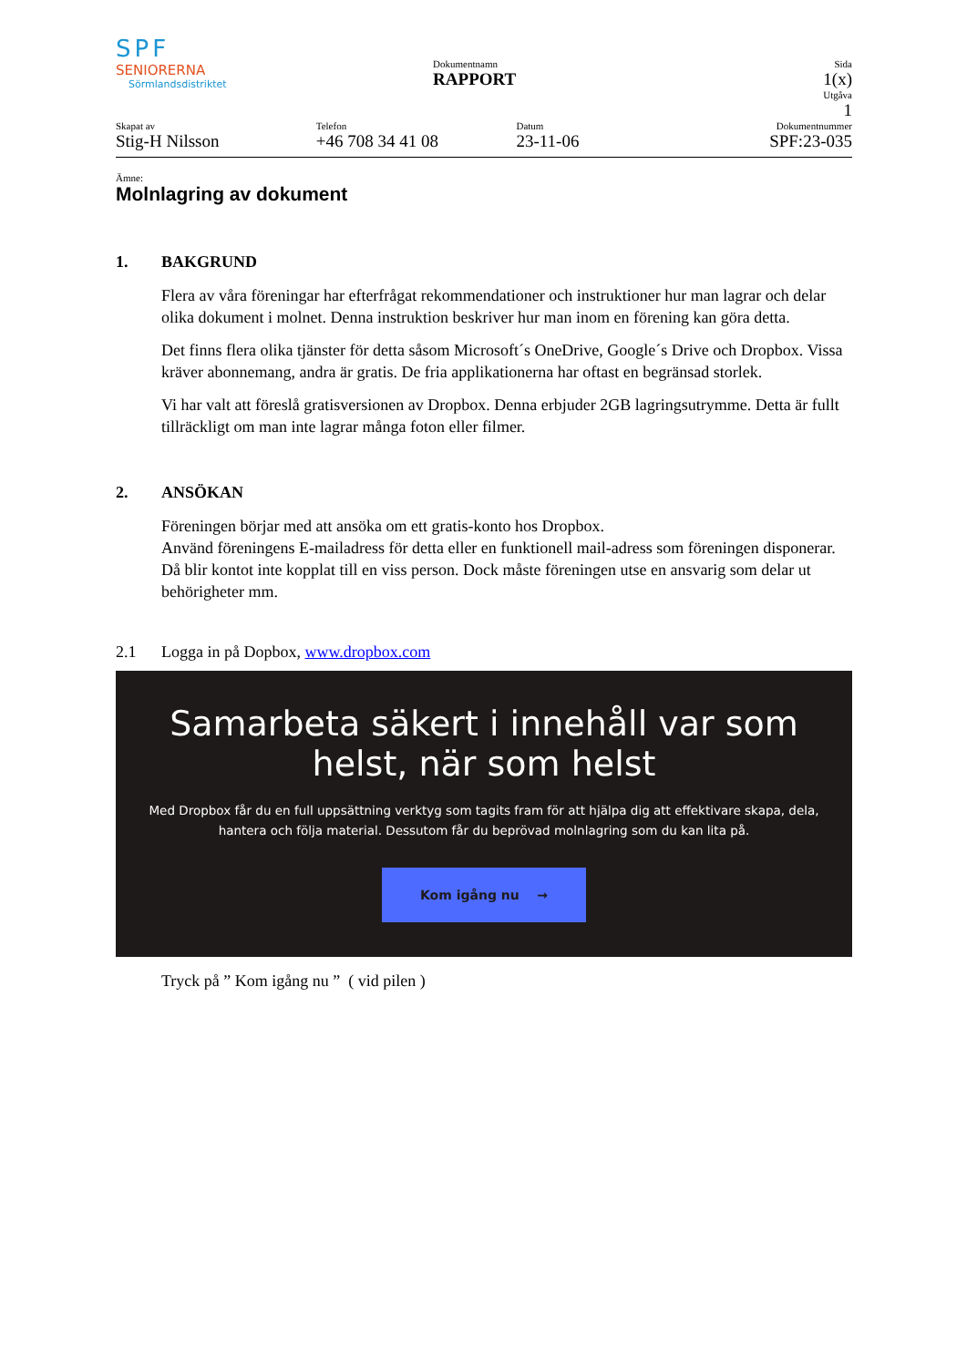SPF
SENIORERNA
Sörmlandsdistriktet
Dokumentnamn
RAPPORT
Sida
1(x)
Utgåva
1
Skapat av
Stig-H Nilsson
Telefon
+46 708 34 41 08
Datum
23-11-06
Dokumentnummer
SPF:23-035
Ämne:
Molnlagring av dokument
1. BAKGRUND
Flera av våra föreningar har efterfrågat rekommendationer och instruktioner hur man lagrar och delar olika dokument i molnet. Denna instruktion beskriver hur man inom en förening kan göra detta.
Det finns flera olika tjänster för detta såsom Microsoft´s OneDrive, Google´s Drive och Dropbox. Vissa kräver abonnemang, andra är gratis. De fria applikationerna har oftast en begränsad storlek.
Vi har valt att föreslå gratisversionen av Dropbox. Denna erbjuder 2GB lagringsutrymme. Detta är fullt tillräckligt om man inte lagrar många foton eller filmer.
2. ANSÖKAN
Föreningen börjar med att ansöka om ett gratis-konto hos Dropbox.
Använd föreningens E-mailadress för detta eller en funktionell mail-adress som föreningen disponerar. Då blir kontot inte kopplat till en viss person. Dock måste föreningen utse en ansvarig som delar ut behörigheter mm.
2.1 Logga in på Dopbox, www.dropbox.com
Samarbeta säkert i innehåll var som helst, när som helst
Med Dropbox får du en full uppsättning verktyg som tagits fram för att hjälpa dig att effektivare skapa, dela, hantera och följa material. Dessutom får du beprövad molnlagring som du kan lita på.
Kom igång nu →
Tryck på ” Kom igång nu ” ( vid pilen )